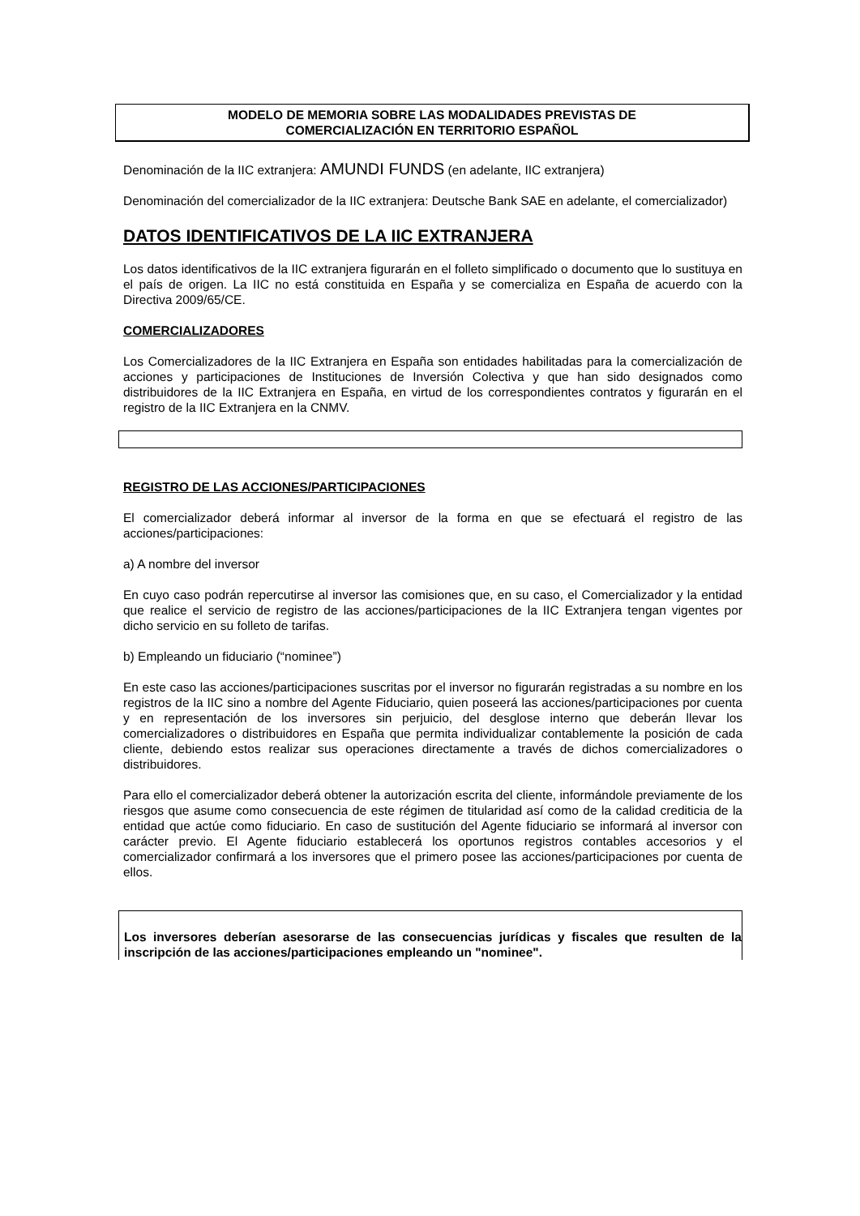MODELO DE MEMORIA SOBRE LAS MODALIDADES PREVISTAS DE
COMERCIALIZACIÓN EN TERRITORIO ESPAÑOL
Denominación de la IIC extranjera: AMUNDI FUNDS (en adelante, IIC extranjera)
Denominación del comercializador de la IIC extranjera: Deutsche Bank SAE en adelante, el comercializador)
DATOS IDENTIFICATIVOS DE LA IIC EXTRANJERA
Los datos identificativos de la IIC extranjera figurarán en el folleto simplificado o documento que lo sustituya en el país de origen. La IIC no está constituida en España y se comercializa en España de acuerdo con la Directiva 2009/65/CE.
COMERCIALIZADORES
Los Comercializadores de la IIC Extranjera en España son entidades habilitadas para la comercialización de acciones y participaciones de Instituciones de Inversión Colectiva y que han sido designados como distribuidores de la IIC Extranjera en España, en virtud de los correspondientes contratos y figurarán en el registro de la IIC Extranjera en la CNMV.
REGISTRO DE LAS ACCIONES/PARTICIPACIONES
El comercializador deberá informar al inversor de la forma en que se efectuará el registro de las acciones/participaciones:
a) A nombre del inversor
En cuyo caso podrán repercutirse al inversor las comisiones que, en su caso, el Comercializador y la entidad que realice el servicio de registro de las acciones/participaciones de la IIC Extranjera tengan vigentes por dicho servicio en su folleto de tarifas.
b) Empleando un fiduciario (“nominee”)
En este caso las acciones/participaciones suscritas por el inversor no figurarán registradas a su nombre en los registros de la IIC sino a nombre del Agente Fiduciario, quien poseerá las acciones/participaciones por cuenta y en representación de los inversores sin perjuicio, del desglose interno que deberán llevar los comercializadores o distribuidores en España que permita individualizar contablemente la posición de cada cliente, debiendo estos realizar sus operaciones directamente a través de dichos comercializadores o distribuidores.
Para ello el comercializador deberá obtener la autorización escrita del cliente, informándole previamente de los riesgos que asume como consecuencia de este régimen de titularidad así como de la calidad crediticia de la entidad que actúe como fiduciario. En caso de sustitución del Agente fiduciario se informará al inversor con carácter previo. El Agente fiduciario establecerá los oportunos registros contables accesorios y el comercializador confirmará a los inversores que el primero posee las acciones/participaciones por cuenta de ellos.
Los inversores deberían asesorarse de las consecuencias jurídicas y fiscales que resulten de la inscripción de las acciones/participaciones empleando un "nominee".